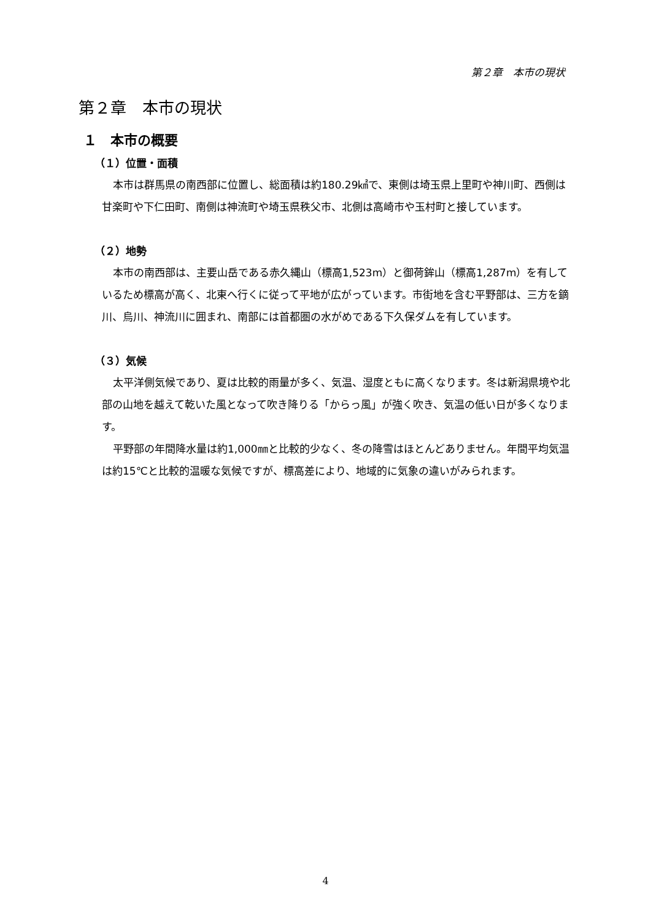第２章　本市の現状
第２章　本市の現状
１　本市の概要
（１）位置・面積
本市は群馬県の南西部に位置し、総面積は約180.29㎢で、東側は埼玉県上里町や神川町、西側は甘楽町や下仁田町、南側は神流町や埼玉県秩父市、北側は高崎市や玉村町と接しています。
（２）地勢
本市の南西部は、主要山岳である赤久縄山（標高1,523m）と御荷鉾山（標高1,287m）を有しているため標高が高く、北東へ行くに従って平地が広がっています。市街地を含む平野部は、三方を鏑川、烏川、神流川に囲まれ、南部には首都圏の水がめである下久保ダムを有しています。
（３）気候
太平洋側気候であり、夏は比較的雨量が多く、気温、湿度ともに高くなります。冬は新潟県境や北部の山地を越えて乾いた風となって吹き降りる「からっ風」が強く吹き、気温の低い日が多くなります。
平野部の年間降水量は約1,000㎜と比較的少なく、冬の降雪はほとんどありません。年間平均気温は約15℃と比較的温暖な気候ですが、標高差により、地域的に気象の違いがみられます。
4